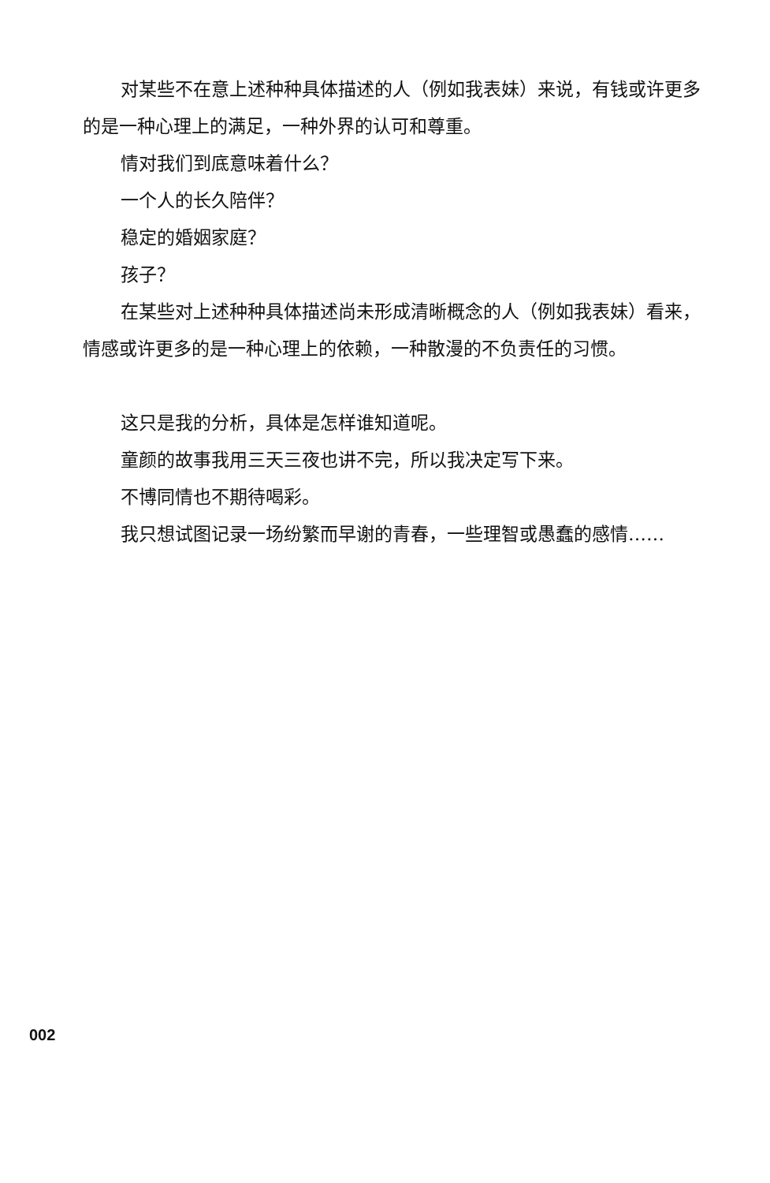对某些不在意上述种种具体描述的人（例如我表妹）来说，有钱或许更多的是一种心理上的满足，一种外界的认可和尊重。
情对我们到底意味着什么？
一个人的长久陪伴？
稳定的婚姻家庭？
孩子？
在某些对上述种种具体描述尚未形成清晰概念的人（例如我表妹）看来，情感或许更多的是一种心理上的依赖，一种散漫的不负责任的习惯。
这只是我的分析，具体是怎样谁知道呢。
童颜的故事我用三天三夜也讲不完，所以我决定写下来。
不博同情也不期待喝彩。
我只想试图记录一场纷繁而早谢的青春，一些理智或愚蠢的感情……
002